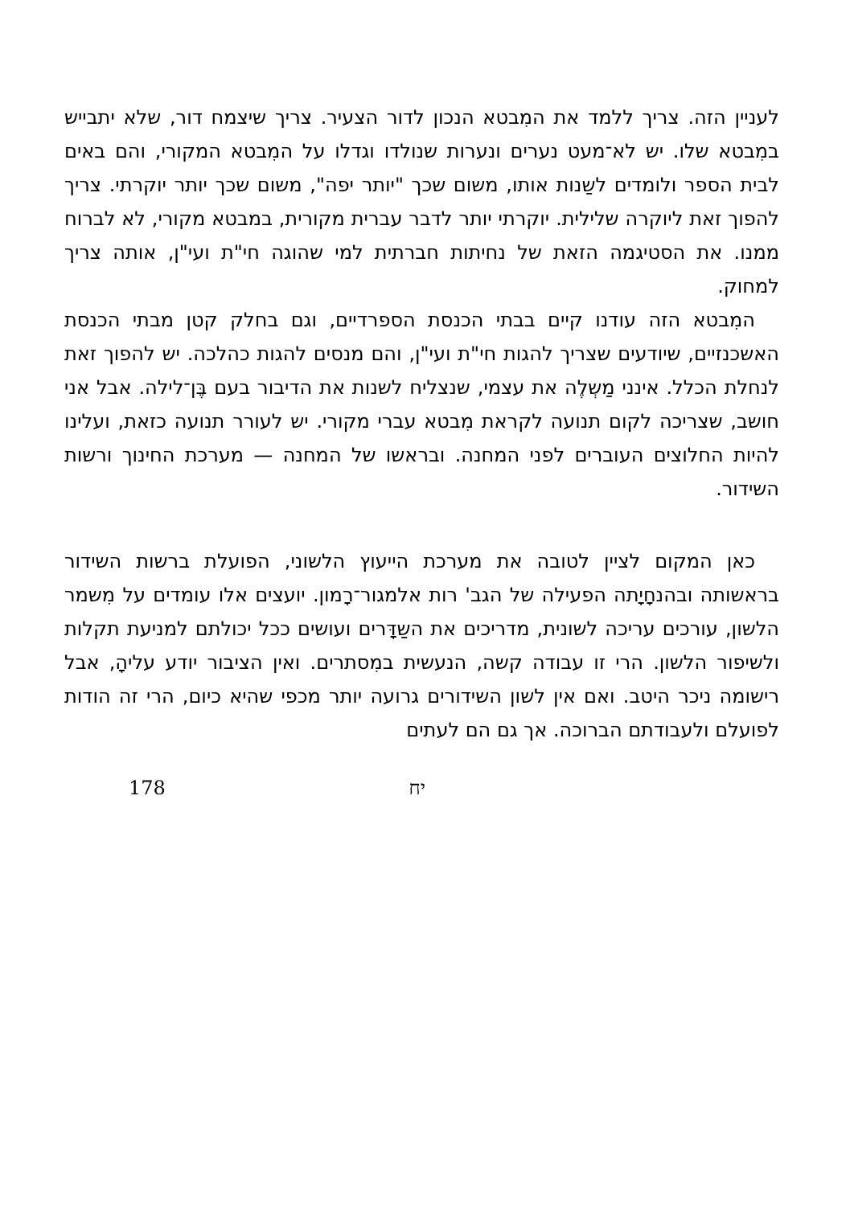לעניין הזה. צריך ללמד את המִבטא הנכון לדור הצעיר. צריך שיצמח דור, שלא יתבייש במִבטא שלו. יש לא־מעט נערים ונערות שנולדו וגדלו על המִבטא המקורי, והם באים לבית הספר ולומדים לשַנות אותו, משום שכך "יותר יפה", משום שכך יותר יוקרתי. צריך להפוך זאת ליוקרה שלילית. יוקרתי יותר לדבר עברית מקורית, במבטא מקורי, לא לברוח ממנו. את הסטיגמה הזאת של נחיתות חברתית למי שהוגה חי"ת ועי"ן, אותה צריך למחוק.
המִבטא הזה עודנו קיים בבתי הכנסת הספרדיים, וגם בחלק קטן מבתי הכנסת האשכנזיים, שיודעים שצריך להגות חי"ת ועי"ן, והם מנסים להגות כהלכה. יש להפוך זאת לנחלת הכלל. אינני מַשְלֶה את עצמי, שנצליח לשנות את הדיבור בעם בֶּן־לילה. אבל אני חושב, שצריכה לקום תנועה לקראת מִבטא עברי מקורי. יש לעורר תנועה כזאת, ועלינו להיות החלוצים העוברים לפני המחנה. ובראשו של המחנה — מערכת החינוך ורשות השידור.
כאן המקום לציין לטובה את מערכת הייעוץ הלשוני, הפועלת ברשות השידור בראשותה ובהנחָיָתה הפעילה של הגב' רות אלמגור־רָמון. יועצים אלו עומדים על מִשמר הלשון, עורכים עריכה לשונית, מדריכים את השַדָּרים ועושים ככל יכולתם למניעת תקלות ולשיפור הלשון. הרי זו עבודה קשה, הנעשית במִסתרים. ואין הציבור יודע עליהָ, אבל רישומה ניכר היטב. ואם אין לשון השידורים גרועה יותר מכפי שהיא כיום, הרי זה הודות לפועלם ולעבודתם הברוכה. אך גם הם לעתים
178 יח